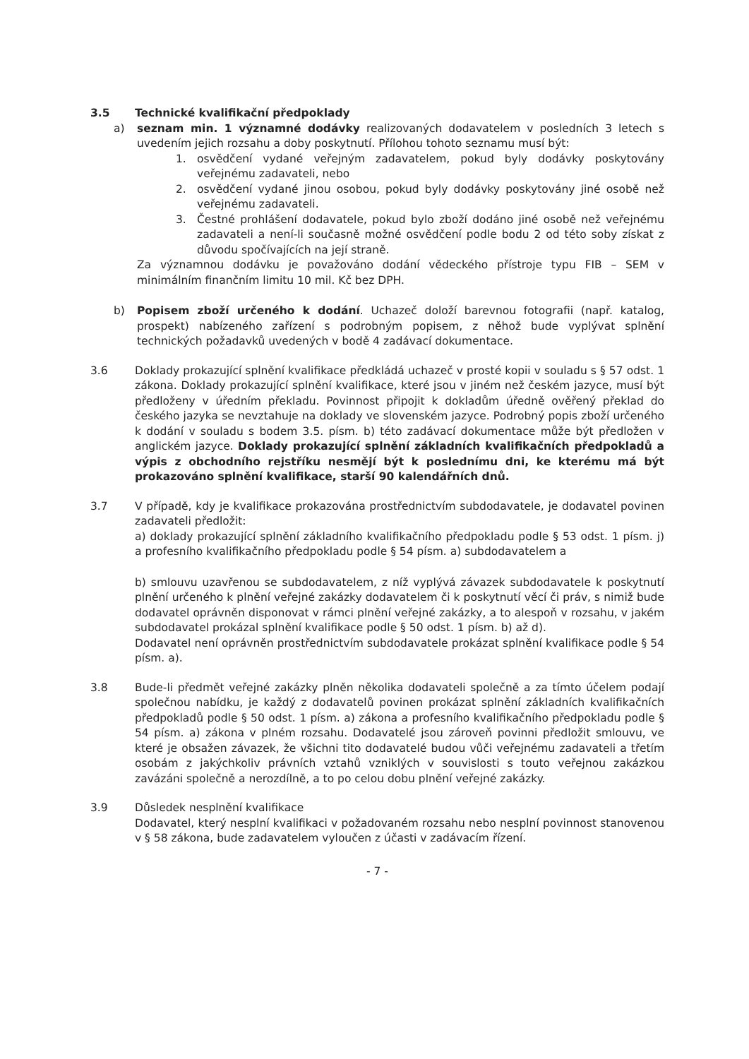3.5 Technické kvalifikační předpoklady
a) seznam min. 1 významné dodávky realizovaných dodavatelem v posledních 3 letech s uvedením jejich rozsahu a doby poskytnutí. Přílohou tohoto seznamu musí být:
1. osvědčení vydané veřejným zadavatelem, pokud byly dodávky poskytovány veřejnému zadavateli, nebo
2. osvědčení vydané jinou osobou, pokud byly dodávky poskytovány jiné osobě než veřejnému zadavateli.
3. Čestné prohlášení dodavatele, pokud bylo zboží dodáno jiné osobě než veřejnému zadavateli a není-li současně možné osvědčení podle bodu 2 od této soby získat z důvodu spočívajících na její straně.
Za významnou dodávku je považováno dodání vědeckého přístroje typu FIB – SEM v minimálním finančním limitu 10 mil. Kč bez DPH.
b) Popisem zboží určeného k dodání. Uchazeč doloží barevnou fotografii (např. katalog, prospekt) nabízeného zařízení s podrobným popisem, z něhož bude vyplývat splnění technických požadavků uvedených v bodě 4 zadávací dokumentace.
3.6 Doklady prokazující splnění kvalifikace předkládá uchazeč v prosté kopii v souladu s § 57 odst. 1 zákona. Doklady prokazující splnění kvalifikace, které jsou v jiném než českém jazyce, musí být předloženy v úředním překladu. Povinnost připojit k dokladům úředně ověřený překlad do českého jazyka se nevztahuje na doklady ve slovenském jazyce. Podrobný popis zboží určeného k dodání v souladu s bodem 3.5. písm. b) této zadávací dokumentace může být předložen v anglickém jazyce. Doklady prokazující splnění základních kvalifikačních předpokladů a výpis z obchodního rejstříku nesmějí být k poslednímu dni, ke kterému má být prokazováno splnění kvalifikace, starší 90 kalendářních dnů.
3.7 V případě, kdy je kvalifikace prokazována prostřednictvím subdodavatele, je dodavatel povinen zadavateli předložit:
a) doklady prokazující splnění základního kvalifikačního předpokladu podle § 53 odst. 1 písm. j) a profesního kvalifikačního předpokladu podle § 54 písm. a) subdodavatelem a
b) smlouvu uzavřenou se subdodavatelem, z níž vyplývá závazek subdodavatele k poskytnutí plnění určeného k plnění veřejné zakázky dodavatelem či k poskytnutí věcí či práv, s nimiž bude dodavatel oprávněn disponovat v rámci plnění veřejné zakázky, a to alespoň v rozsahu, v jakém subdodavatel prokázal splnění kvalifikace podle § 50 odst. 1 písm. b) až d).
Dodavatel není oprávněn prostřednictvím subdodavatele prokázat splnění kvalifikace podle § 54 písm. a).
3.8 Bude-li předmět veřejné zakázky plněn několika dodavateli společně a za tímto účelem podají společnou nabídku, je každý z dodavatelů povinen prokázat splnění základních kvalifikačních předpokladů podle § 50 odst. 1 písm. a) zákona a profesního kvalifikačního předpokladu podle § 54 písm. a) zákona v plném rozsahu. Dodavatelé jsou zároveň povinni předložit smlouvu, ve které je obsažen závazek, že všichni tito dodavatelé budou vůči veřejnému zadavateli a třetím osobám z jakýchkoliv právních vztahů vzniklých v souvislosti s touto veřejnou zakázkou zavázáni společně a nerozdílně, a to po celou dobu plnění veřejné zakázky.
3.9 Důsledek nesplnění kvalifikace
Dodavatel, který nesplní kvalifikaci v požadovaném rozsahu nebo nesplní povinnost stanovenou v § 58 zákona, bude zadavatelem vyloučen z účasti v zadávacím řízení.
- 7 -